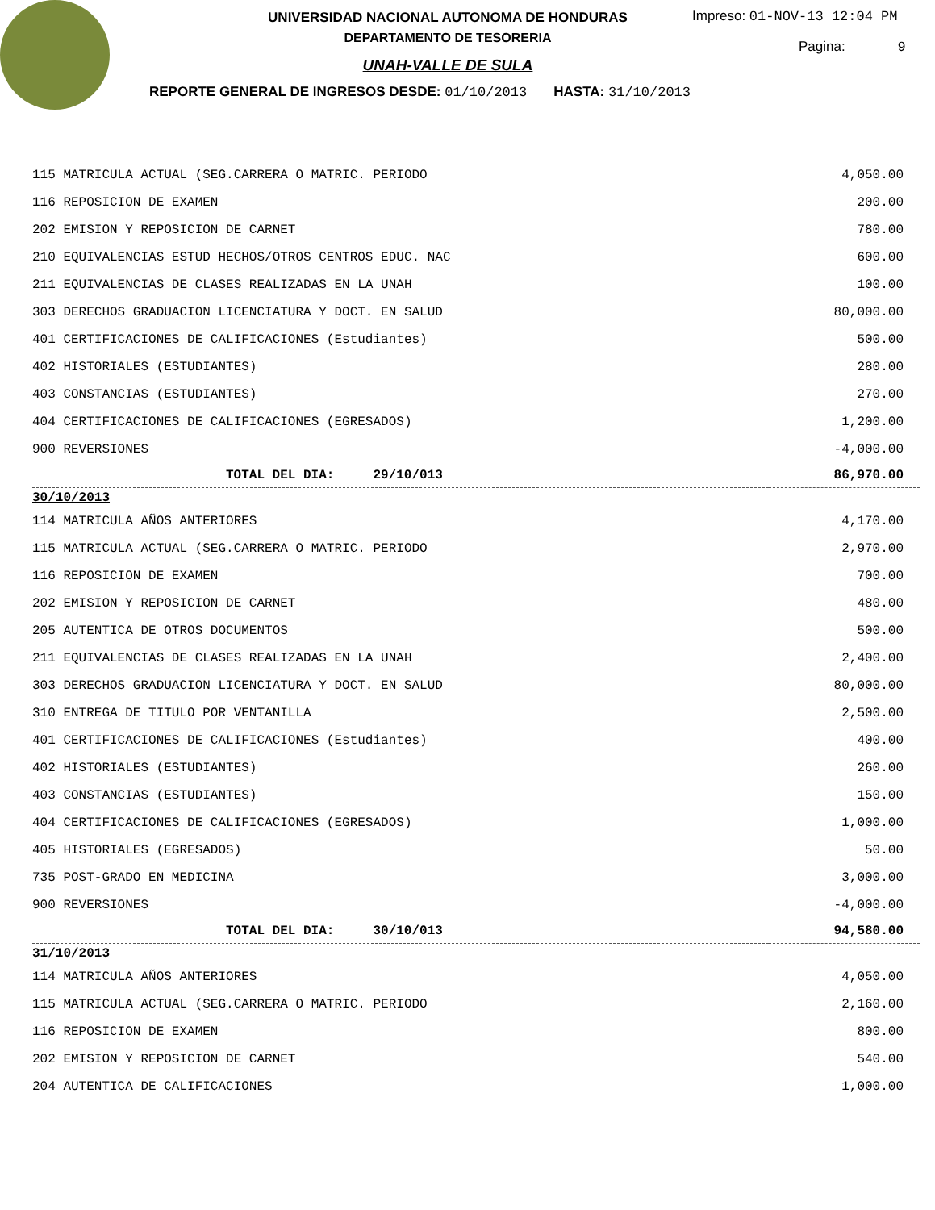UNIVERSIDAD NACIONAL AUTONOMA DE HONDURAS
DEPARTAMENTO DE TESORERIA
UNAH-VALLE DE SULA
REPORTE GENERAL DE INGRESOS DESDE: 01/10/2013 HASTA: 31/10/2013
Impreso: 01-NOV-13 12:04 PM
Pagina: 9
| 115 MATRICULA ACTUAL (SEG.CARRERA O MATRIC. PERIODO | 4,050.00 |
| 116 REPOSICION DE EXAMEN | 200.00 |
| 202 EMISION Y REPOSICION DE CARNET | 780.00 |
| 210 EQUIVALENCIAS ESTUD HECHOS/OTROS CENTROS EDUC. NAC | 600.00 |
| 211 EQUIVALENCIAS DE CLASES REALIZADAS EN LA UNAH | 100.00 |
| 303 DERECHOS GRADUACION LICENCIATURA Y DOCT. EN SALUD | 80,000.00 |
| 401 CERTIFICACIONES DE CALIFICACIONES (Estudiantes) | 500.00 |
| 402 HISTORIALES (ESTUDIANTES) | 280.00 |
| 403 CONSTANCIAS (ESTUDIANTES) | 270.00 |
| 404 CERTIFICACIONES DE CALIFICACIONES (EGRESADOS) | 1,200.00 |
| 900 REVERSIONES | -4,000.00 |
| TOTAL DEL DIA: 29/10/013 | 86,970.00 |
| 30/10/2013 | |
| 114 MATRICULA AÑOS ANTERIORES | 4,170.00 |
| 115 MATRICULA ACTUAL (SEG.CARRERA O MATRIC. PERIODO | 2,970.00 |
| 116 REPOSICION DE EXAMEN | 700.00 |
| 202 EMISION Y REPOSICION DE CARNET | 480.00 |
| 205 AUTENTICA DE OTROS DOCUMENTOS | 500.00 |
| 211 EQUIVALENCIAS DE CLASES REALIZADAS EN LA UNAH | 2,400.00 |
| 303 DERECHOS GRADUACION LICENCIATURA Y DOCT. EN SALUD | 80,000.00 |
| 310 ENTREGA DE TITULO POR VENTANILLA | 2,500.00 |
| 401 CERTIFICACIONES DE CALIFICACIONES (Estudiantes) | 400.00 |
| 402 HISTORIALES (ESTUDIANTES) | 260.00 |
| 403 CONSTANCIAS (ESTUDIANTES) | 150.00 |
| 404 CERTIFICACIONES DE CALIFICACIONES (EGRESADOS) | 1,000.00 |
| 405 HISTORIALES (EGRESADOS) | 50.00 |
| 735 POST-GRADO EN MEDICINA | 3,000.00 |
| 900 REVERSIONES | -4,000.00 |
| TOTAL DEL DIA: 30/10/013 | 94,580.00 |
| 31/10/2013 | |
| 114 MATRICULA AÑOS ANTERIORES | 4,050.00 |
| 115 MATRICULA ACTUAL (SEG.CARRERA O MATRIC. PERIODO | 2,160.00 |
| 116 REPOSICION DE EXAMEN | 800.00 |
| 202 EMISION Y REPOSICION DE CARNET | 540.00 |
| 204 AUTENTICA DE CALIFICACIONES | 1,000.00 |